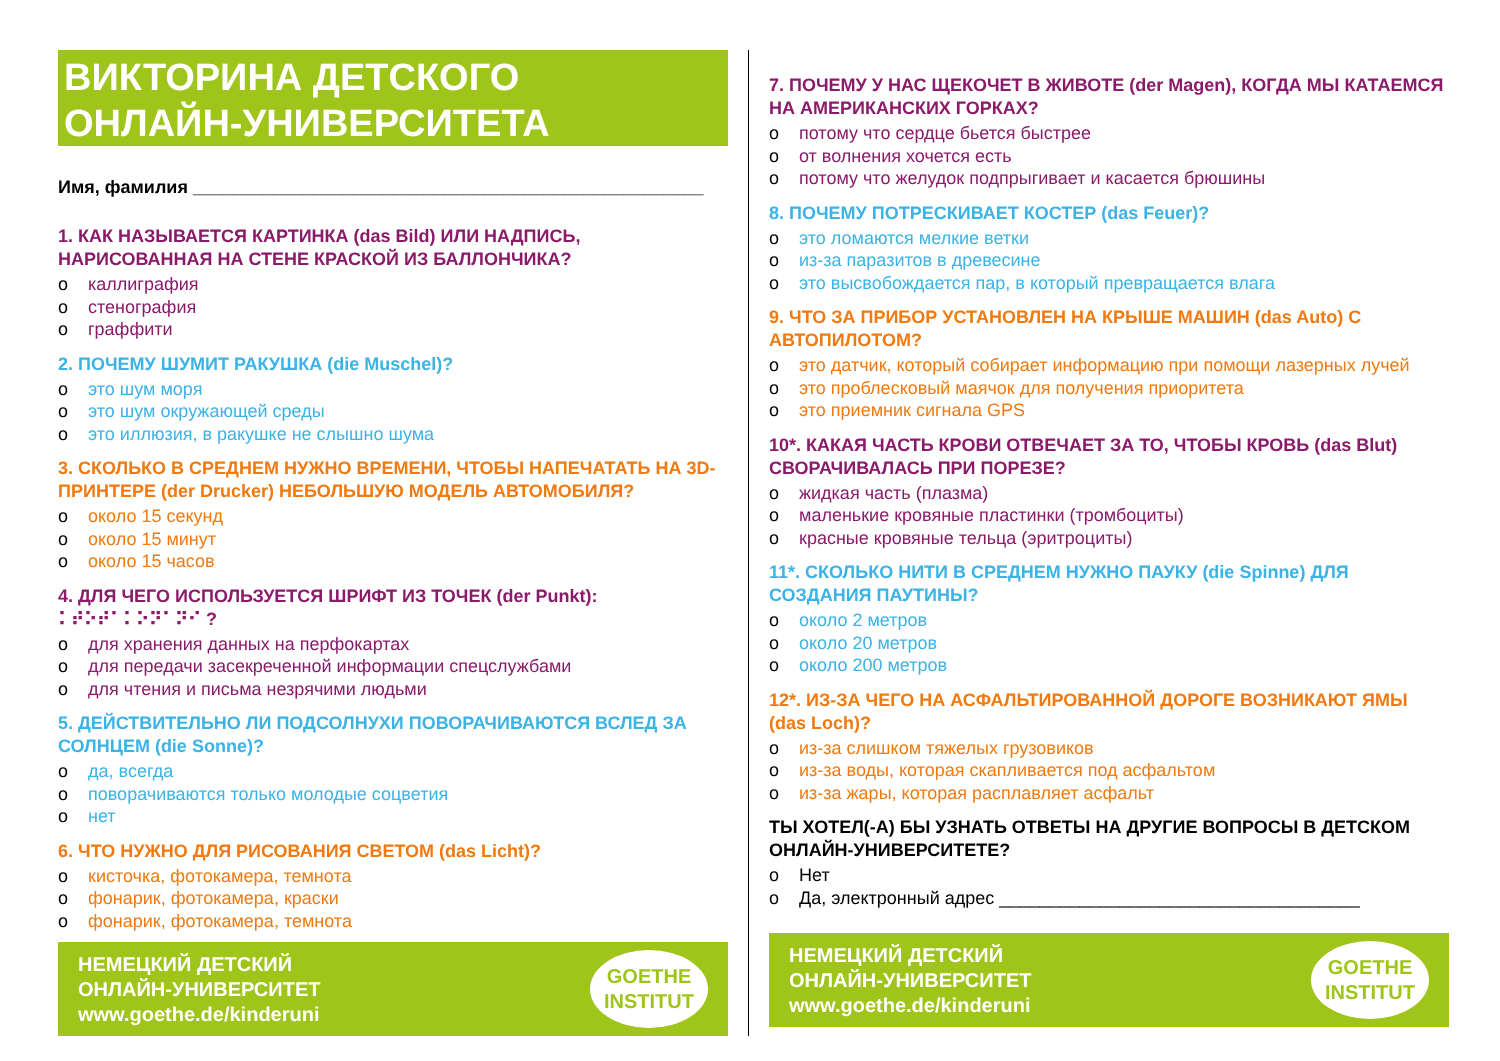ВИКТОРИНА ДЕТСКОГО
ОНЛАЙН-УНИВЕРСИТЕТА
Имя, фамилия ___________________________________________________
1. КАК НАЗЫВАЕТСЯ КАРТИНКА (das Bild) ИЛИ НАДПИСЬ, НАРИСОВАННАЯ НА СТЕНЕ КРАСКОЙ ИЗ БАЛЛОНЧИКА?
o каллиграфия
o стенография
o граффити
2. ПОЧЕМУ ШУМИТ РАКУШКА (die Muschel)?
o это шум моря
o это шум окружающей среды
o это иллюзия, в ракушке не слышно шума
3. СКОЛЬКО В СРЕДНЕМ НУЖНО ВРЕМЕНИ, ЧТОБЫ НАПЕЧАТАТЬ НА 3D-ПРИНТЕРЕ (der Drucker) НЕБОЛЬШУЮ МОДЕЛЬ АВТОМОБИЛЯ?
o около 15 секунд
o около 15 минут
o около 15 часов
4. ДЛЯ ЧЕГО ИСПОЛЬЗУЕТСЯ ШРИФТ ИЗ ТОЧЕК (der Punkt): ⠅⠞⠕⠞⠁⠅⠕⠝⠁⠝⠊ ?
o для хранения данных на перфокартах
o для передачи засекреченной информации спецслужбами
o для чтения и письма незрячими людьми
5. ДЕЙСТВИТЕЛЬНО ЛИ ПОДСОЛНУХИ ПОВОРАЧИВАЮТСЯ ВСЛЕД ЗА СОЛНЦЕМ (die Sonne)?
o да, всегда
o поворачиваются только молодые соцветия
o нет
6. ЧТО НУЖНО ДЛЯ РИСОВАНИЯ СВЕТОМ (das Licht)?
o кисточка, фотокамера, темнота
o фонарик, фотокамера, краски
o фонарик, фотокамера, темнота
НЕМЕЦКИЙ ДЕТСКИЙ
ОНЛАЙН-УНИВЕРСИТЕТ
www.goethe.de/kinderuni
GOETHE
INSTITUT
7. ПОЧЕМУ У НАС ЩЕКОЧЕТ В ЖИВОТЕ (der Magen), КОГДА МЫ КАТАЕМСЯ НА АМЕРИКАНСКИХ ГОРКАХ?
o потому что сердце бьется быстрее
o от волнения хочется есть
o потому что желудок подпрыгивает и касается брюшины
8. ПОЧЕМУ ПОТРЕСКИВАЕТ КОСТЕР (das Feuer)?
o это ломаются мелкие ветки
o из-за паразитов в древесине
o это высвобождается пар, в который превращается влага
9. ЧТО ЗА ПРИБОР УСТАНОВЛЕН НА КРЫШЕ МАШИН (das Auto) С АВТОПИЛОТОМ?
o это датчик, который собирает информацию при помощи лазерных лучей
o это проблесковый маячок для получения приоритета
o это приемник сигнала GPS
10*. КАКАЯ ЧАСТЬ КРОВИ ОТВЕЧАЕТ ЗА ТО, ЧТОБЫ КРОВЬ (das Blut) СВОРАЧИВАЛАСЬ ПРИ ПОРЕЗЕ?
o жидкая часть (плазма)
o маленькие кровяные пластинки (тромбоциты)
o красные кровяные тельца (эритроциты)
11*. СКОЛЬКО НИТИ В СРЕДНЕМ НУЖНО ПАУКУ (die Spinne) ДЛЯ СОЗДАНИЯ ПАУТИНЫ?
o около 2 метров
o около 20 метров
o около 200 метров
12*. ИЗ-ЗА ЧЕГО НА АСФАЛЬТИРОВАННОЙ ДОРОГЕ ВОЗНИКАЮТ ЯМЫ (das Loch)?
o из-за слишком тяжелых грузовиков
o из-за воды, которая скапливается под асфальтом
o из-за жары, которая расплавляет асфальт
ТЫ ХОТЕЛ(-А) БЫ УЗНАТЬ ОТВЕТЫ НА ДРУГИЕ ВОПРОСЫ В ДЕТСКОМ ОНЛАЙН-УНИВЕРСИТЕТЕ?
o Нет
o Да, электронный адрес ____________________________________
НЕМЕЦКИЙ ДЕТСКИЙ
ОНЛАЙН-УНИВЕРСИТЕТ
www.goethe.de/kinderuni
GOETHE
INSTITUT